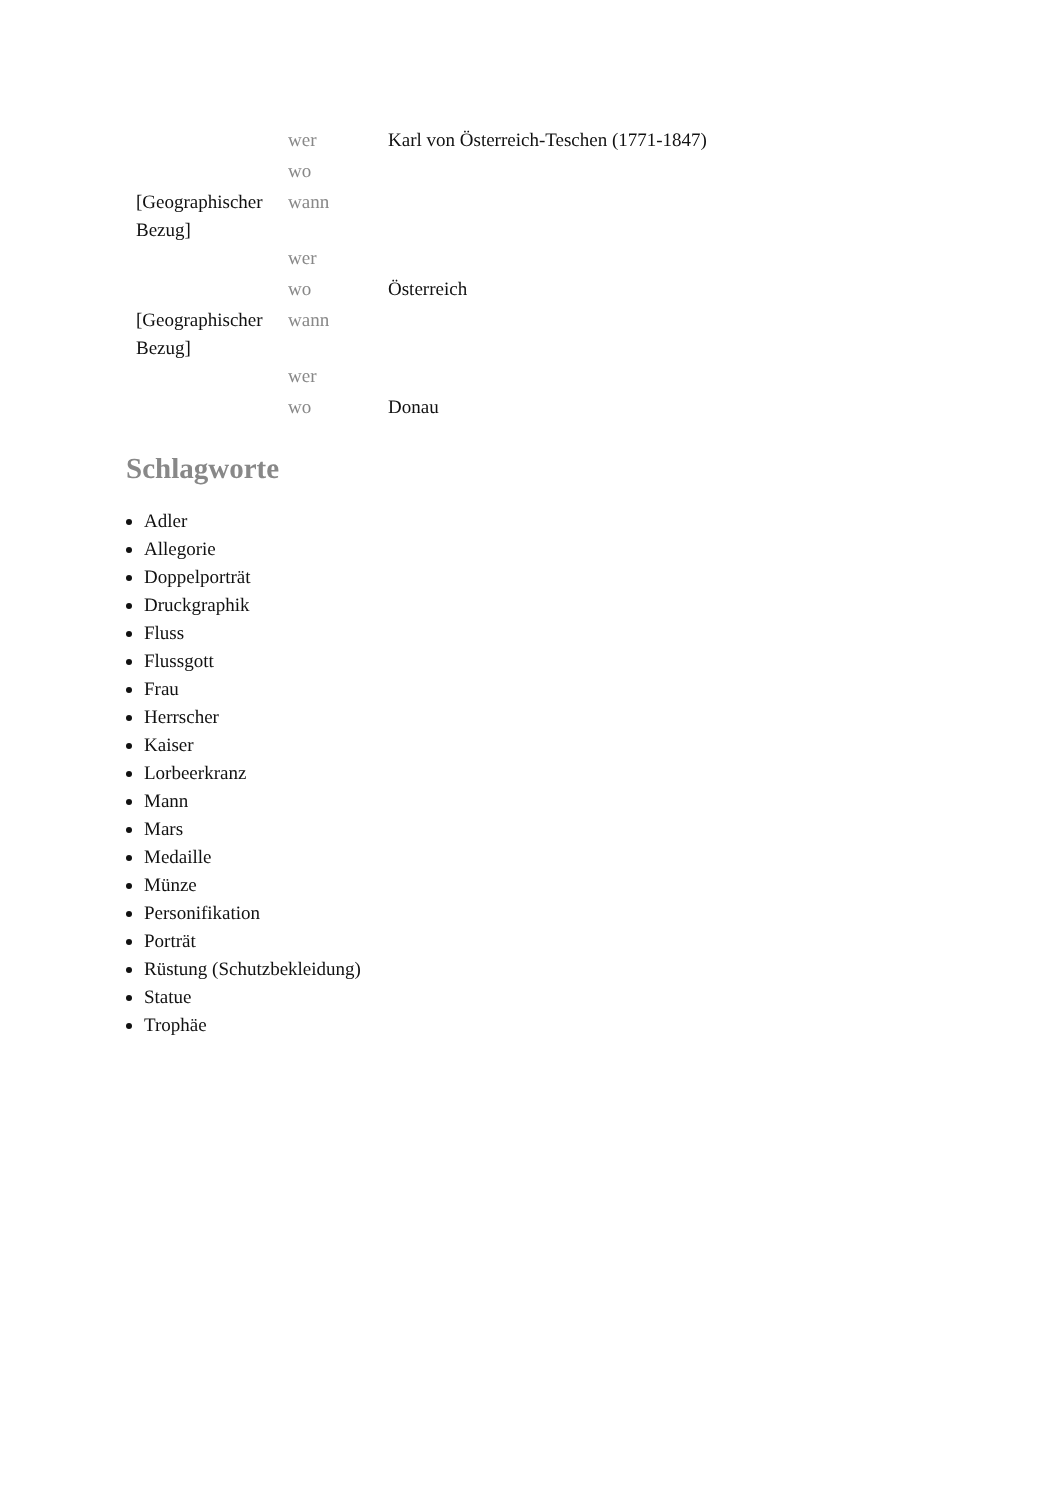| | wer | Karl von Österreich-Teschen (1771-1847) |
| | wo | |
| [Geographischer Bezug] | wann | |
| | wer | |
| | wo | Österreich |
| [Geographischer Bezug] | wann | |
| | wer | |
| | wo | Donau |
Schlagworte
Adler
Allegorie
Doppelporträt
Druckgraphik
Fluss
Flussgott
Frau
Herrscher
Kaiser
Lorbeerkranz
Mann
Mars
Medaille
Münze
Personifikation
Porträt
Rüstung (Schutzbekleidung)
Statue
Trophäe